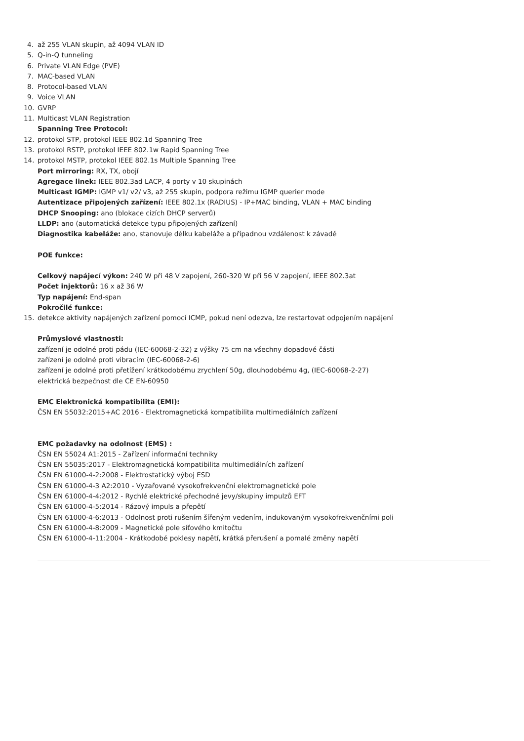4. až 255 VLAN skupin, až 4094 VLAN ID
5. Q-in-Q tunneling
6. Private VLAN Edge (PVE)
7. MAC-based VLAN
8. Protocol-based VLAN
9. Voice VLAN
10. GVRP
11. Multicast VLAN Registration
Spanning Tree Protocol:
12. protokol STP, protokol IEEE 802.1d Spanning Tree
13. protokol RSTP, protokol IEEE 802.1w Rapid Spanning Tree
14. protokol MSTP, protokol IEEE 802.1s Multiple Spanning Tree
Port mirroring: RX, TX, obojí
Agregace linek: IEEE 802.3ad LACP, 4 porty v 10 skupinách
Multicast IGMP: IGMP v1/ v2/ v3, až 255 skupin, podpora režimu IGMP querier mode
Autentizace připojených zařízení: IEEE 802.1x (RADIUS) - IP+MAC binding, VLAN + MAC binding
DHCP Snooping: ano (blokace cizích DHCP serverů)
LLDP: ano (automatická detekce typu připojených zařízení)
Diagnostika kabeláže: ano, stanovuje délku kabeláže a případnou vzdálenost k závadě
POE funkce:
Celkový napájecí výkon: 240 W při 48 V zapojení, 260-320 W při 56 V zapojení, IEEE 802.3at
Počet injektorů: 16 x až 36 W
Typ napájení: End-span
Pokročilé funkce:
15. detekce aktivity napájených zařízení pomocí ICMP, pokud není odezva, lze restartovat odpojením napájení
Průmyslové vlastnosti:
zařízení je odolné proti pádu (IEC-60068-2-32) z výšky 75 cm na všechny dopadové části
zařízení je odolné proti vibracím (IEC-60068-2-6)
zařízení je odolné proti přetížení krátkodobému zrychlení 50g, dlouhodobému 4g, (IEC-60068-2-27)
elektrická bezpečnost dle CE EN-60950
EMC Elektronická kompatibilita (EMI):
ČSN EN 55032:2015+AC 2016 - Elektromagnetická kompatibilita multimediálních zařízení
EMC požadavky na odolnost (EMS) :
ČSN EN 55024 A1:2015 - Zařízení informační techniky
ČSN EN 55035:2017 - Elektromagnetická kompatibilita multimediálních zařízení
ČSN EN 61000-4-2:2008 - Elektrostatický výboj ESD
ČSN EN 61000-4-3 A2:2010 - Vyzařované vysokofrekvenční elektromagnetické pole
ČSN EN 61000-4-4:2012 - Rychlé elektrické přechodné jevy/skupiny impulzů EFT
ČSN EN 61000-4-5:2014 - Rázový impuls a přepětí
ČSN EN 61000-4-6:2013 - Odolnost proti rušením šířeným vedením, indukovaným vysokofrekvenčními poli
ČSN EN 61000-4-8:2009 - Magnetické pole síťového kmitočtu
ČSN EN 61000-4-11:2004 - Krátkodobé poklesy napětí, krátká přerušení a pomalé změny napětí